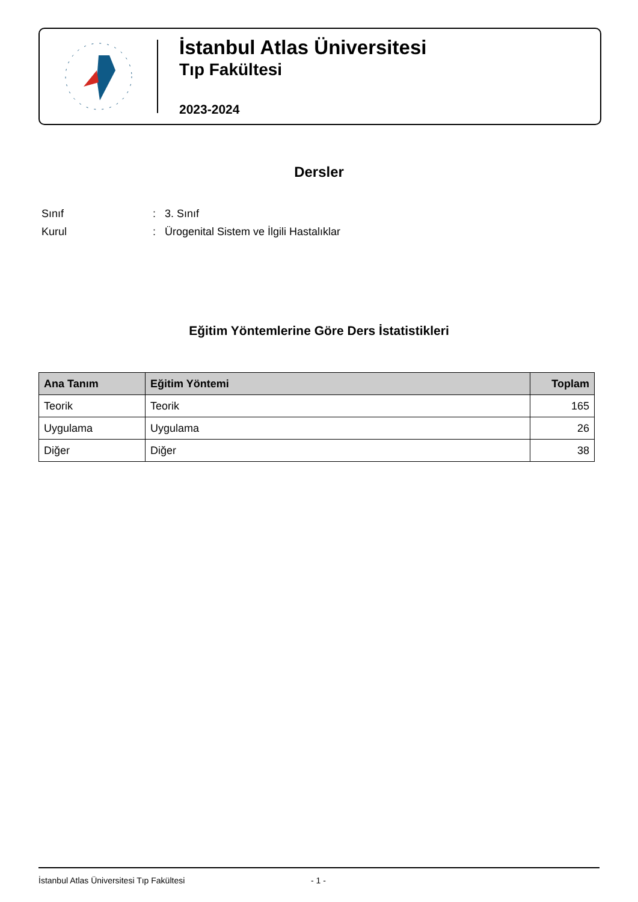İstanbul Atlas Üniversitesi
Tıp Fakültesi
2023-2024
Dersler
Sınıf: 3. Sınıf
Kurul: Ürogenital Sistem ve İlgili Hastalıklar
Eğitim Yöntemlerine Göre Ders İstatistikleri
| Ana Tanım | Eğitim Yöntemi | Toplam |
| --- | --- | --- |
| Teorik | Teorik | 165 |
| Uygulama | Uygulama | 26 |
| Diğer | Diğer | 38 |
İstanbul Atlas Üniversitesi Tıp Fakültesi - 1 -